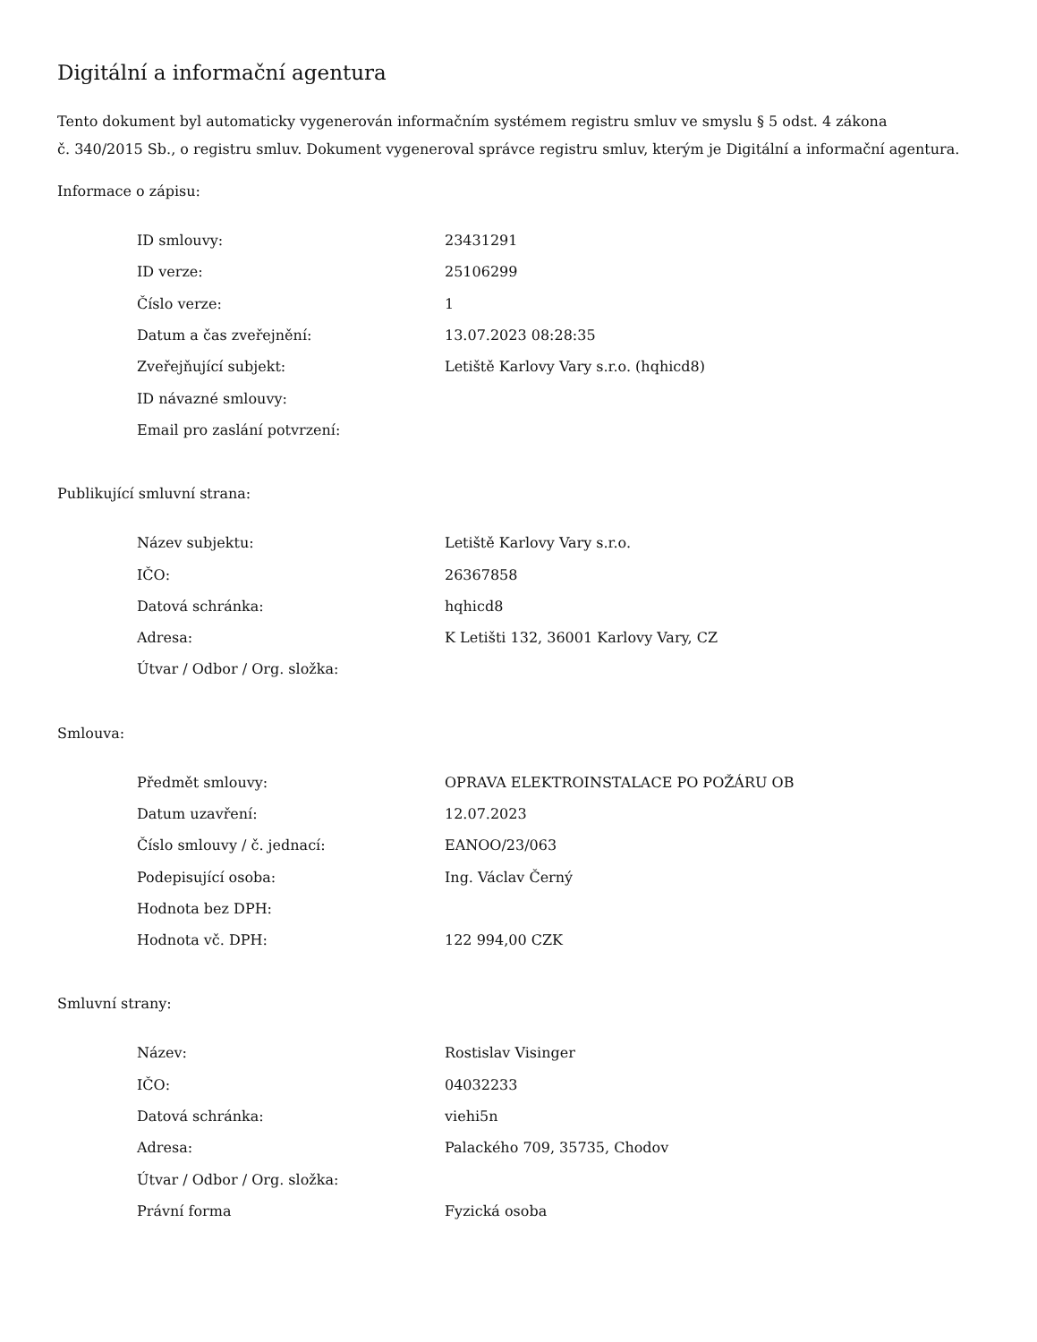Digitální a informační agentura
Tento dokument byl automaticky vygenerován informačním systémem registru smluv ve smyslu § 5 odst. 4 zákona
č. 340/2015 Sb., o registru smluv. Dokument vygeneroval správce registru smluv, kterým je Digitální a informační agentura.
Informace o zápisu:
| ID smlouvy: | 23431291 |
| ID verze: | 25106299 |
| Číslo verze: | 1 |
| Datum a čas zveřejnění: | 13.07.2023 08:28:35 |
| Zveřejňující subjekt: | Letiště Karlovy Vary s.r.o. (hqhicd8) |
| ID návazné smlouvy: | |
| Email pro zaslání potvrzení: | |
Publikující smluvní strana:
| Název subjektu: | Letiště Karlovy Vary s.r.o. |
| IČO: | 26367858 |
| Datová schránka: | hqhicd8 |
| Adresa: | K Letišti 132, 36001 Karlovy Vary, CZ |
| Útvar / Odbor / Org. složka: | |
Smlouva:
| Předmět smlouvy: | OPRAVA ELEKTROINSTALACE PO POŽÁRU OB |
| Datum uzavření: | 12.07.2023 |
| Číslo smlouvy / č. jednací: | EANOO/23/063 |
| Podepisující osoba: | Ing. Václav Černý |
| Hodnota bez DPH: | |
| Hodnota vč. DPH: | 122 994,00 CZK |
Smluvní strany:
| Název: | Rostislav Visinger |
| IČO: | 04032233 |
| Datová schránka: | viehi5n |
| Adresa: | Palackého 709, 35735, Chodov |
| Útvar / Odbor / Org. složka: | |
| Právní forma | Fyzická osoba |